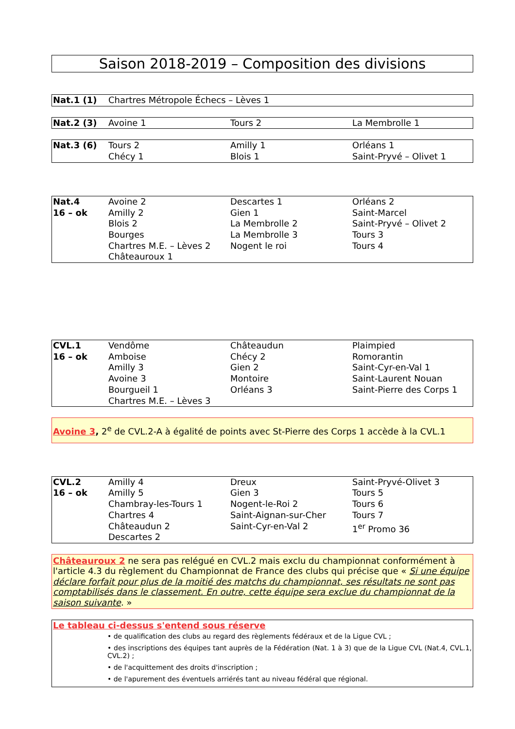Saison 2018-2019 – Composition des divisions
| Nat.1 (1) | Chartres Métropole Échecs – Lèves 1 |
| Nat.2 (3) | Avoine 1 | Tours 2 | La Membrolle 1 |
| Nat.3 (6) | Tours 2 Chécy 1 | Amilly 1 Blois 1 | Orléans 1 Saint-Pryvé – Olivet 1 |
| Nat.4 16 – ok | Avoine 2 Amilly 2 Blois 2 Bourges Chartres M.E. – Lèves 2 Châteauroux 1 | Descartes 1 Gien 1 La Membrolle 2 La Membrolle 3 Nogent le roi | Orléans 2 Saint-Marcel Saint-Pryvé – Olivet 2 Tours 3 Tours 4 |
| CVL.1 16 – ok | Vendôme Amboise Amilly 3 Avoine 3 Bourgueil 1 Chartres M.E. – Lèves 3 | Châteaudun Chécy 2 Gien 2 Montoire Orléans 3 | Plaimpied Romorantin Saint-Cyr-en-Val 1 Saint-Laurent Nouan Saint-Pierre des Corps 1 |
Avoine 3, 2<sup>e</sup> de CVL.2-A à égalité de points avec St-Pierre des Corps 1 accède à la CVL.1
| CVL.2 16 – ok | Amilly 4 Amilly 5 Chambray-les-Tours 1 Chartres 4 Châteaudun 2 Descartes 2 | Dreux Gien 3 Nogent-le-Roi 2 Saint-Aignan-sur-Cher Saint-Cyr-en-Val 2 | Saint-Pryvé-Olivet 3 Tours 5 Tours 6 Tours 7 1<sup>er</sup> Promo 36 |
Châteauroux 2 ne sera pas relégué en CVL.2 mais exclu du championnat conformément à l'article 4.3 du règlement du Championnat de France des clubs qui précise que « Si une équipe déclare forfait pour plus de la moitié des matchs du championnat, ses résultats ne sont pas comptabilisés dans le classement. En outre, cette équipe sera exclue du championnat de la saison suivante. »
Le tableau ci-dessus s'entend sous réserve
• de qualification des clubs au regard des règlements fédéraux et de la Ligue CVL ;
• des inscriptions des équipes tant auprès de la Fédération (Nat. 1 à 3) que de la Ligue CVL (Nat.4, CVL.1, CVL.2) ;
• de l'acquittement des droits d'inscription ;
• de l'apurement des éventuels arriérés tant au niveau fédéral que régional.